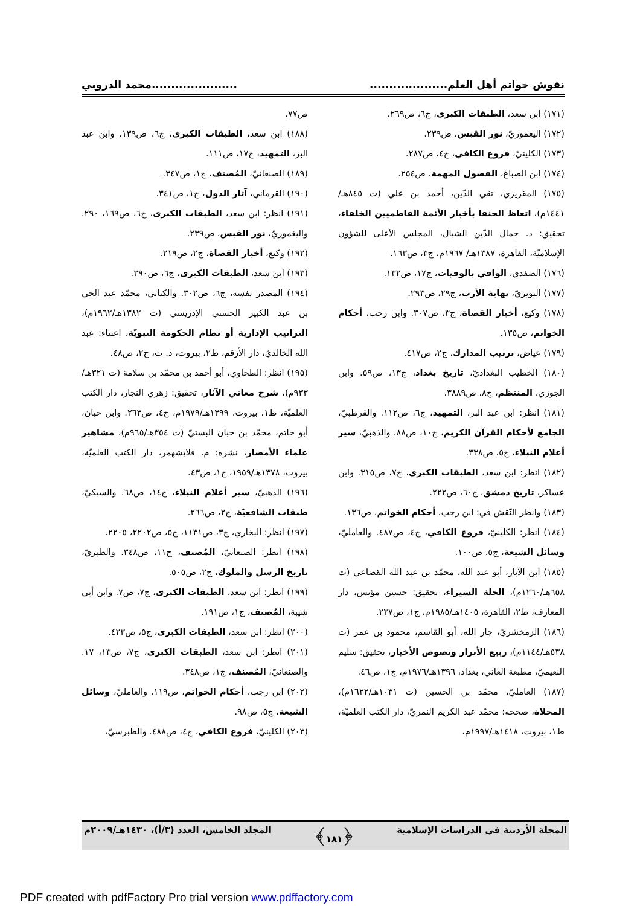نقوش خواتم أهل العلم..........................................محمد الدروبي
(١٧١) ابن سعد، الطبقات الكبرى، ج٦، ص٢٦٩.
(١٧٢) اليغموريّ، نور القبس، ص٢٣٩.
(١٧٣) الكلينيّ، فروع الكافي، ج٤، ص٢٨٧.
(١٧٤) ابن الصباغ، الفصول المهمة، ص٢٥٤.
(١٧٥) المقريزي، تقي الدّين، أحمد بن علي (ت ٨٤٥هـ/ ١٤٤١م)، اتعاظ الحنفا بأخبار الأئمة الفاطميين الخلفاء، تحقيق: د. جمال الدّين الشيال، المجلس الأعلى للشؤون الإسلاميّة، القاهرة، ١٣٨٧هـ/ ١٩٦٧م، ج٣، ص١٦٣.
(١٧٦) الصفدي، الوافي بالوفيات، ج١٧، ص١٣٢.
(١٧٧) النويريّ، نهاية الأرب، ج٢٩، ص٢٩٣.
(١٧٨) وكيع، أخبار القضاة، ج٣، ص٣٠٧. وابن رجب، أحكام الخواتم، ص١٣٥.
(١٧٩) عياض، ترتيب المدارك، ج٢، ص٤١٧.
(١٨٠) الخطيب البغداديّ، تاريخ بغداد، ج١٣، ص٥٩. وابن الجوزي، المنتظم، ج٨، ص٣٨٨٩.
(١٨١) انظر: ابن عبد البر، التمهيد، ج٦، ص١١٢. والقرطبيّ، الجامع لأحكام القرآن الكريم، ج١٠، ص٨٨. والذهبيّ، سير أعلام النبلاء، ج٥، ص٣٣٨.
(١٨٢) انظر: ابن سعد، الطبقات الكبرى، ج٧، ص٣١٥. وابن عساكر، تاريخ دمشق، ج٦٠، ص٢٢٢.
(١٨٣) وانظر النّقش في: ابن رجب، أحكام الخواتم، ص١٣٦.
(١٨٤) انظر: الكلينيّ، فروع الكافي، ج٤، ص٤٨٧. والعامليّ، وسائل الشيعة، ج٥، ص١٠٠.
(١٨٥) ابن الآبار، أبو عبد الله، محمّد بن عبد الله القضاعي (ت ٦٥٨هـ/١٢٦٠م)، الحلة السيراء، تحقيق: حسين مؤنس، دار المعارف، ط٢، القاهرة، ١٤٠٥هـ/١٩٨٥م، ج١، ص٢٣٧.
(١٨٦) الزمخشريّ، جار الله، أبو القاسم، محمود بن عمر (ت ٥٣٨هـ/١١٤٤م)، ربيع الأبرار ونصوص الأخيار، تحقيق: سليم النعيميّ، مطبعة العاني، بغداد، ١٣٩٦هـ/١٩٧٦م، ج١، ص٤٦.
(١٨٧) العامليّ، محمّد بن الحسين (ت ١٠٣١هـ/١٦٢٢م)، المخلاة، صححه: محمّد عبد الكريم النمريّ، دار الكتب العلميّة، ط١، بيروت، ١٤١٨هـ/١٩٩٧م،
ص٧٧.
(١٨٨) ابن سعد، الطبقات الكبرى، ج٦، ص١٣٩. وابن عبد البر، التمهيد، ج١٧، ص١١١.
(١٨٩) الصنعانيّ، المُصنف، ج١، ص٣٤٧.
(١٩٠) القرماني، آثار الدول، ج١، ص٣٤١.
(١٩١) انظر: ابن سعد، الطبقات الكبرى، ح٦، ص١٦٩، ٢٩٠. واليغموريّ، نور القبس، ص٢٣٩.
(١٩٢) وكيع، أخبار القضاة، ج٢، ص٢١٩.
(١٩٣) ابن سعد، الطبقات الكبرى، ج٦، ص٢٩٠.
(١٩٤) المصدر نفسه، ج٦، ص٣٠٢. والكتاني، محمّد عبد الحي بن عبد الكبير الحسني الإدريسي (ت ١٣٨٢هـ/١٩٦٢م)، التراتيب الإدارية أو نظام الحكومة النبويّة، اعتناء: عبد الله الخالديّ، دار الأرقم، ط٢، بيروت، د. ت، ج٢، ص٤٨.
(١٩٥) انظر: الطحاوي، أبو أحمد بن محمّد بن سلامة (ت ٣٢١هـ/٩٣٣م)، شرح معاني الآثار، تحقيق: زهري النجار، دار الكتب العلميّة، ط١، بيروت، ١٣٩٩هـ/١٩٧٩م، ج٤، ص٢٦٣. وابن حبان، أبو حاتم، محمّد بن حبان البستيّ (ت ٣٥٤هـ/٩٦٥م)، مشاهير علماء الأمصار، نشره: م. فلايشهمر، دار الكتب العلميّة، بيروت، ١٣٧٨هـ/١٩٥٩، ج١، ص٤٣.
(١٩٦) الذهبيّ، سير أعلام النبلاء، ج١٤، ص٦٨. والسبكيّ، طبقات الشافعيّة، ج٢، ص٢٦٦.
(١٩٧) انظر: البخاري، ج٣، ص١١٣١، ج٥، ص٢٢٠٢، ٢٢٠٥.
(١٩٨) انظر: الصنعانيّ، المُصنف، ج١١، ص٣٤٨. والطبريّ، تاريخ الرسل والملوك، ج٢، ص٥٠٥.
(١٩٩) انظر: ابن سعد، الطبقات الكبرى، ج٧، ص٧. وابن أبي شيبة، المُصنف، ج١، ص١٩١.
(٢٠٠) انظر: ابن سعد، الطبقات الكبرى، ج٥، ص٤٢٣.
(٢٠١) انظر: ابن سعد، الطبقات الكبرى، ج٧، ص١٣، ١٧. والصنعانيّ، المُصنف، ج١، ص٣٤٨.
(٢٠٢) ابن رجب، أحكام الخواتم، ص١١٩. والعامليّ، وسائل الشيعة، ج٥، ص٩٨.
(٢٠٣) الكلينيّ، فروع الكافي، ج٤، ص٤٨٨. والطبرسيّ،
المجلة الأردنية في الدراسات الإسلامية ﴿١٨١﴾ المجلد الخامس، العدد (٣/أ)، ١٤٣٠هـ/٢٠٠٩م
PDF created with pdfFactory Pro trial version www.pdffactory.com